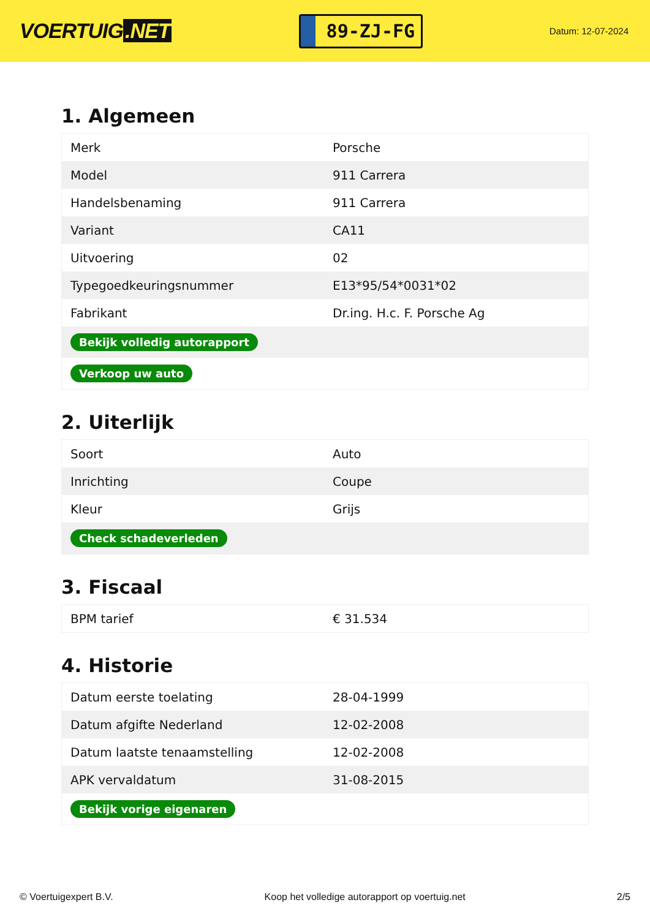VOERTUIG.NET
89-ZJ-FG
Datum: 12-07-2024
1. Algemeen
| Merk | Porsche |
| Model | 911 Carrera |
| Handelsbenaming | 911 Carrera |
| Variant | CA11 |
| Uitvoering | 02 |
| Typegoedkeuringsnummer | E13*95/54*0031*02 |
| Fabrikant | Dr.ing. H.c. F. Porsche Ag |
| Bekijk volledig autorapport | |
| Verkoop uw auto | |
2. Uiterlijk
| Soort | Auto |
| Inrichting | Coupe |
| Kleur | Grijs |
| Check schadeverleden | |
3. Fiscaal
| BPM tarief | € 31.534 |
4. Historie
| Datum eerste toelating | 28-04-1999 |
| Datum afgifte Nederland | 12-02-2008 |
| Datum laatste tenaamstelling | 12-02-2008 |
| APK vervaldatum | 31-08-2015 |
| Bekijk vorige eigenaren | |
© Voertuigexpert B.V. Koop het volledige autorapport op voertuig.net 2/5